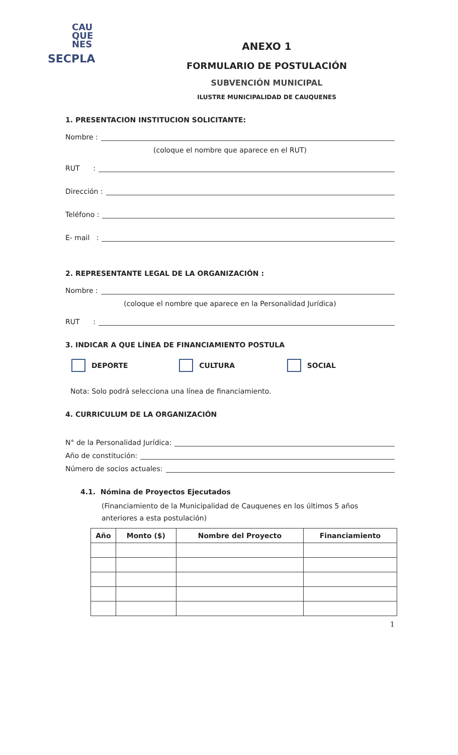CAU
QUE
NES
SECPLA
ANEXO 1
FORMULARIO DE POSTULACIÓN
SUBVENCIÓN MUNICIPAL
ILUSTRE MUNICIPALIDAD DE CAUQUENES
1. PRESENTACION INSTITUCION SOLICITANTE:
Nombre :
(coloque el nombre que aparece en el RUT)
RUT :
Dirección :
Teléfono :
E- mail :
2. REPRESENTANTE LEGAL DE LA ORGANIZACIÓN :
Nombre :
(coloque el nombre que aparece en la Personalidad Jurídica)
RUT :
3. INDICAR A QUE LÍNEA DE FINANCIAMIENTO POSTULA
DEPORTE CULTURA SOCIAL
Nota: Solo podrá selecciona una línea de financiamiento.
4. CURRICULUM DE LA ORGANIZACIÓN
N° de la Personalidad Jurídica:
Año de constitución:
Número de socios actuales:
4.1. Nómina de Proyectos Ejecutados
(Financiamiento de la Municipalidad de Cauquenes en los últimos 5 años anteriores a esta postulación)
| Año | Monto ($) | Nombre del Proyecto | Financiamiento |
| --- | --- | --- | --- |
1